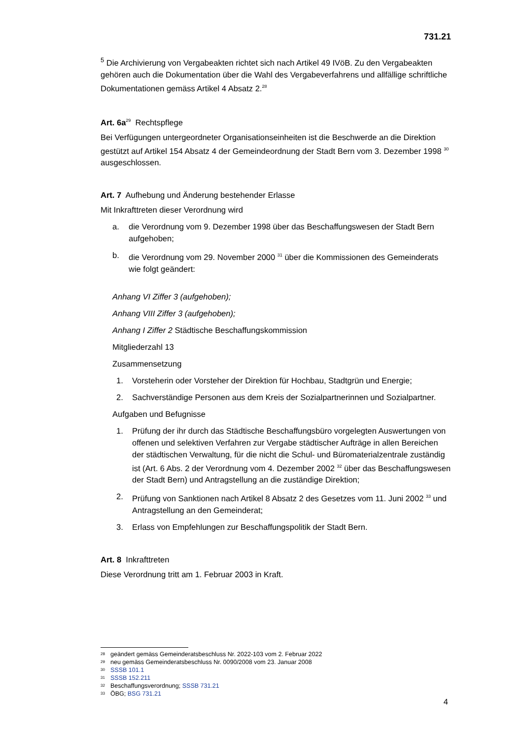731.21
<sup>5</sup> Die Archivierung von Vergabeakten richtet sich nach Artikel 49 IVöB. Zu den Vergabeakten gehören auch die Dokumentation über die Wahl des Vergabeverfahrens und allfällige schriftliche Dokumentationen gemäss Artikel 4 Absatz 2.<sup>28</sup>
Art. 6a<sup>29</sup> Rechtspflege
Bei Verfügungen untergeordneter Organisationseinheiten ist die Beschwerde an die Direktion gestützt auf Artikel 154 Absatz 4 der Gemeindeordnung der Stadt Bern vom 3. Dezember 1998 <sup>30</sup> ausgeschlossen.
Art. 7 Aufhebung und Änderung bestehender Erlasse
Mit Inkrafttreten dieser Verordnung wird
a. die Verordnung vom 9. Dezember 1998 über das Beschaffungswesen der Stadt Bern aufgehoben;
b. die Verordnung vom 29. November 2000 <sup>31</sup> über die Kommissionen des Gemeinderats wie folgt geändert:
Anhang VI Ziffer 3 (aufgehoben);
Anhang VIII Ziffer 3 (aufgehoben);
Anhang I Ziffer 2 Städtische Beschaffungskommission
Mitgliederzahl 13
Zusammensetzung
1. Vorsteherin oder Vorsteher der Direktion für Hochbau, Stadtgrün und Energie;
2. Sachverständige Personen aus dem Kreis der Sozialpartnerinnen und Sozialpartner.
Aufgaben und Befugnisse
1. Prüfung der ihr durch das Städtische Beschaffungsbüro vorgelegten Auswertungen von offenen und selektiven Verfahren zur Vergabe städtischer Aufträge in allen Bereichen der städtischen Verwaltung, für die nicht die Schul- und Büromaterialzentrale zuständig ist (Art. 6 Abs. 2 der Verordnung vom 4. Dezember 2002 <sup>32</sup> über das Beschaffungswesen der Stadt Bern) und Antragstellung an die zuständige Direktion;
2. Prüfung von Sanktionen nach Artikel 8 Absatz 2 des Gesetzes vom 11. Juni 2002 <sup>33</sup> und Antragstellung an den Gemeinderat;
3. Erlass von Empfehlungen zur Beschaffungspolitik der Stadt Bern.
Art. 8 Inkrafttreten
Diese Verordnung tritt am 1. Februar 2003 in Kraft.
<sup>28</sup> geändert gemäss Gemeinderatsbeschluss Nr. 2022-103 vom 2. Februar 2022
<sup>29</sup> neu gemäss Gemeinderatsbeschluss Nr. 0090/2008 vom 23. Januar 2008
<sup>30</sup> SSSB 101.1
<sup>31</sup> SSSB 152.211
<sup>32</sup> Beschaffungsverordnung; SSSB 731.21
<sup>33</sup> ÖBG; BSG 731.21
4